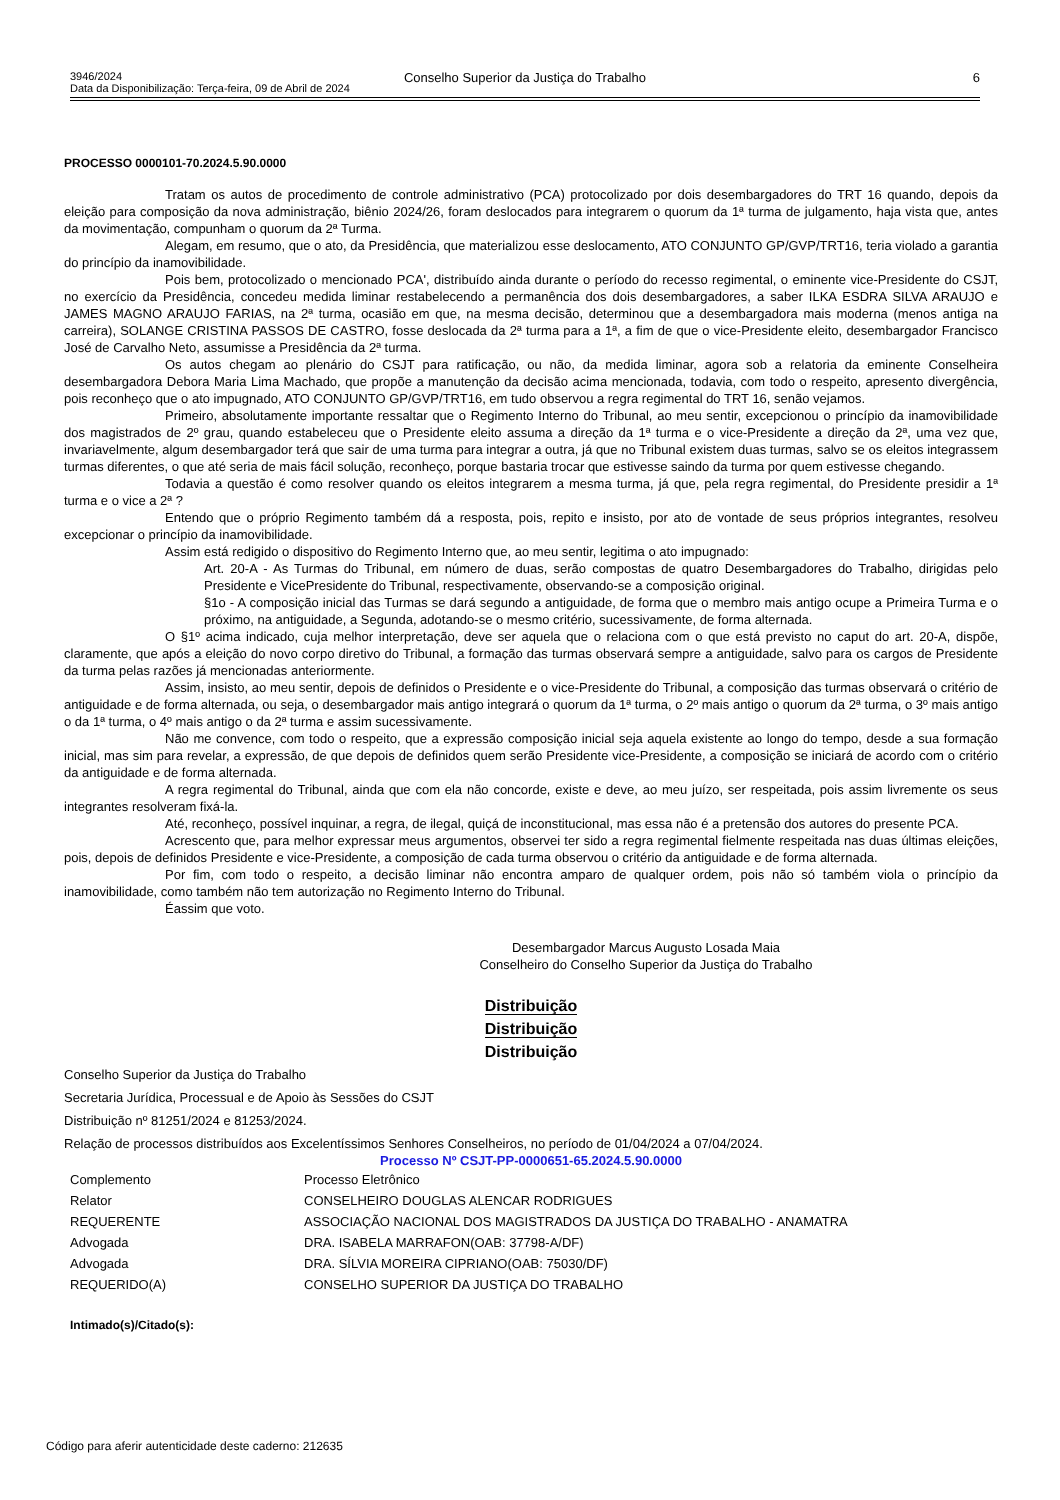3946/2024
Data da Disponibilização: Terça-feira, 09 de Abril de 2024
Conselho Superior da Justiça do Trabalho
6
PROCESSO 0000101-70.2024.5.90.0000
Tratam os autos de procedimento de controle administrativo (PCA) protocolizado por dois desembargadores do TRT 16 quando, depois da eleição para composição da nova administração, biênio 2024/26, foram deslocados para integrarem o quorum da 1ª turma de julgamento, haja vista que, antes da movimentação, compunham o quorum da 2ª Turma.
Alegam, em resumo, que o ato, da Presidência, que materializou esse deslocamento, ATO CONJUNTO GP/GVP/TRT16, teria violado a garantia do princípio da inamovibilidade.
Pois bem, protocolizado o mencionado PCA', distribuído ainda durante o período do recesso regimental, o eminente vice-Presidente do CSJT, no exercício da Presidência, concedeu medida liminar restabelecendo a permanência dos dois desembargadores, a saber ILKA ESDRA SILVA ARAUJO e JAMES MAGNO ARAUJO FARIAS, na 2ª turma, ocasião em que, na mesma decisão, determinou que a desembargadora mais moderna (menos antiga na carreira), SOLANGE CRISTINA PASSOS DE CASTRO, fosse deslocada da 2ª turma para a 1ª, a fim de que o vice-Presidente eleito, desembargador Francisco José de Carvalho Neto, assumisse a Presidência da 2ª turma.
Os autos chegam ao plenário do CSJT para ratificação, ou não, da medida liminar, agora sob a relatoria da eminente Conselheira desembargadora Debora Maria Lima Machado, que propõe a manutenção da decisão acima mencionada, todavia, com todo o respeito, apresento divergência, pois reconheço que o ato impugnado, ATO CONJUNTO GP/GVP/TRT16, em tudo observou a regra regimental do TRT 16, senão vejamos.
Primeiro, absolutamente importante ressaltar que o Regimento Interno do Tribunal, ao meu sentir, excepcionou o princípio da inamovibilidade dos magistrados de 2º grau, quando estabeleceu que o Presidente eleito assuma a direção da 1ª turma e o vice-Presidente a direção da 2ª, uma vez que, invariavelmente, algum desembargador terá que sair de uma turma para integrar a outra, já que no Tribunal existem duas turmas, salvo se os eleitos integrassem turmas diferentes, o que até seria de mais fácil solução, reconheço, porque bastaria trocar que estivesse saindo da turma por quem estivesse chegando.
Todavia a questão é como resolver quando os eleitos integrarem a mesma turma, já que, pela regra regimental, do Presidente presidir a 1ª turma e o vice a 2ª ?
Entendo que o próprio Regimento também dá a resposta, pois, repito e insisto, por ato de vontade de seus próprios integrantes, resolveu excepcionar o princípio da inamovibilidade.
Assim está redigido o dispositivo do Regimento Interno que, ao meu sentir, legitima o ato impugnado:
Art. 20-A - As Turmas do Tribunal, em número de duas, serão compostas de quatro Desembargadores do Trabalho, dirigidas pelo Presidente e VicePresidente do Tribunal, respectivamente, observando-se a composição original.
§1o - A composição inicial das Turmas se dará segundo a antiguidade, de forma que o membro mais antigo ocupe a Primeira Turma e o próximo, na antiguidade, a Segunda, adotando-se o mesmo critério, sucessivamente, de forma alternada.
O §1º acima indicado, cuja melhor interpretação, deve ser aquela que o relaciona com o que está previsto no caput do art. 20-A, dispõe, claramente, que após a eleição do novo corpo diretivo do Tribunal, a formação das turmas observará sempre a antiguidade, salvo para os cargos de Presidente da turma pelas razões já mencionadas anteriormente.
Assim, insisto, ao meu sentir, depois de definidos o Presidente e o vice-Presidente do Tribunal, a composição das turmas observará o critério de antiguidade e de forma alternada, ou seja, o desembargador mais antigo integrará o quorum da 1ª turma, o 2º mais antigo o quorum da 2ª turma, o 3º mais antigo o da 1ª turma, o 4º mais antigo o da 2ª turma e assim sucessivamente.
Não me convence, com todo o respeito, que a expressão composição inicial seja aquela existente ao longo do tempo, desde a sua formação inicial, mas sim para revelar, a expressão, de que depois de definidos quem serão Presidente vice-Presidente, a composição se iniciará de acordo com o critério da antiguidade e de forma alternada.
A regra regimental do Tribunal, ainda que com ela não concorde, existe e deve, ao meu juízo, ser respeitada, pois assim livremente os seus integrantes resolveram fixá-la.
Até, reconheço, possível inquinar, a regra, de ilegal, quiçá de inconstitucional, mas essa não é a pretensão dos autores do presente PCA.
Acrescento que, para melhor expressar meus argumentos, observei ter sido a regra regimental fielmente respeitada nas duas últimas eleições, pois, depois de definidos Presidente e vice-Presidente, a composição de cada turma observou o critério da antiguidade e de forma alternada.
Por fim, com todo o respeito, a decisão liminar não encontra amparo de qualquer ordem, pois não só também viola o princípio da inamovibilidade, como também não tem autorização no Regimento Interno do Tribunal.
Éassim que voto.
Desembargador Marcus Augusto Losada Maia
Conselheiro do Conselho Superior da Justiça do Trabalho
Distribuição
Distribuição
Distribuição
Conselho Superior da Justiça do Trabalho
Secretaria Jurídica, Processual e de Apoio às Sessões do CSJT
Distribuição nº 81251/2024 e 81253/2024.
Relação de processos distribuídos aos Excelentíssimos Senhores Conselheiros, no período de 01/04/2024 a 07/04/2024.
Processo Nº CSJT-PP-0000651-65.2024.5.90.0000
| Complemento | Processo Eletrônico |
| Relator | CONSELHEIRO DOUGLAS ALENCAR RODRIGUES |
| REQUERENTE | ASSOCIAÇÃO NACIONAL DOS MAGISTRADOS DA JUSTIÇA DO TRABALHO - ANAMATRA |
| Advogada | DRA. ISABELA MARRAFON(OAB: 37798-A/DF) |
| Advogada | DRA. SÍLVIA MOREIRA CIPRIANO(OAB: 75030/DF) |
| REQUERIDO(A) | CONSELHO SUPERIOR DA JUSTIÇA DO TRABALHO |
Intimado(s)/Citado(s):
Código para aferir autenticidade deste caderno: 212635